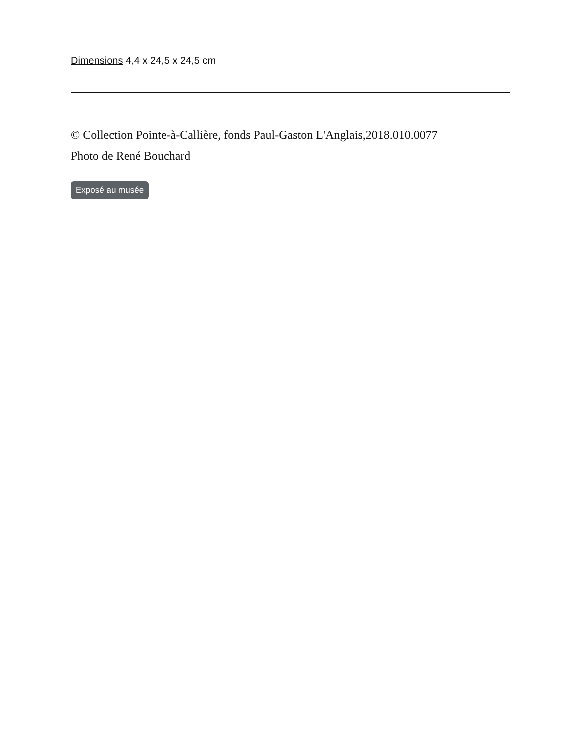Dimensions 4,4 x 24,5 x 24,5 cm
© Collection Pointe-à-Callière, fonds Paul-Gaston L'Anglais,2018.010.0077
Photo de René Bouchard
Exposé au musée